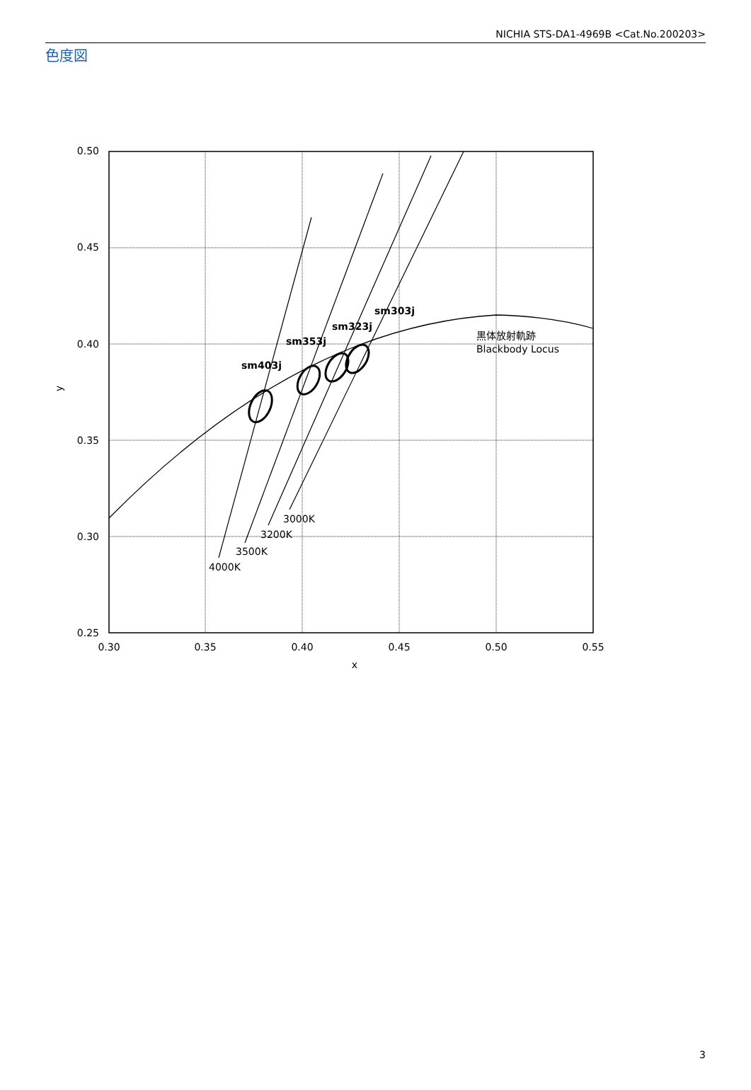NICHIA STS-DA1-4969B <Cat.No.200203>
色度図
sm403j
sm353j
sm323j
sm303j
3000K
3200K
3500K
4000K
黒体放射軌跡
Blackbody Locus
0.50
0.45
0.40
0.35
0.30
0.25
0.30
0.35
0.40
0.45
0.50
0.55
x
y
3